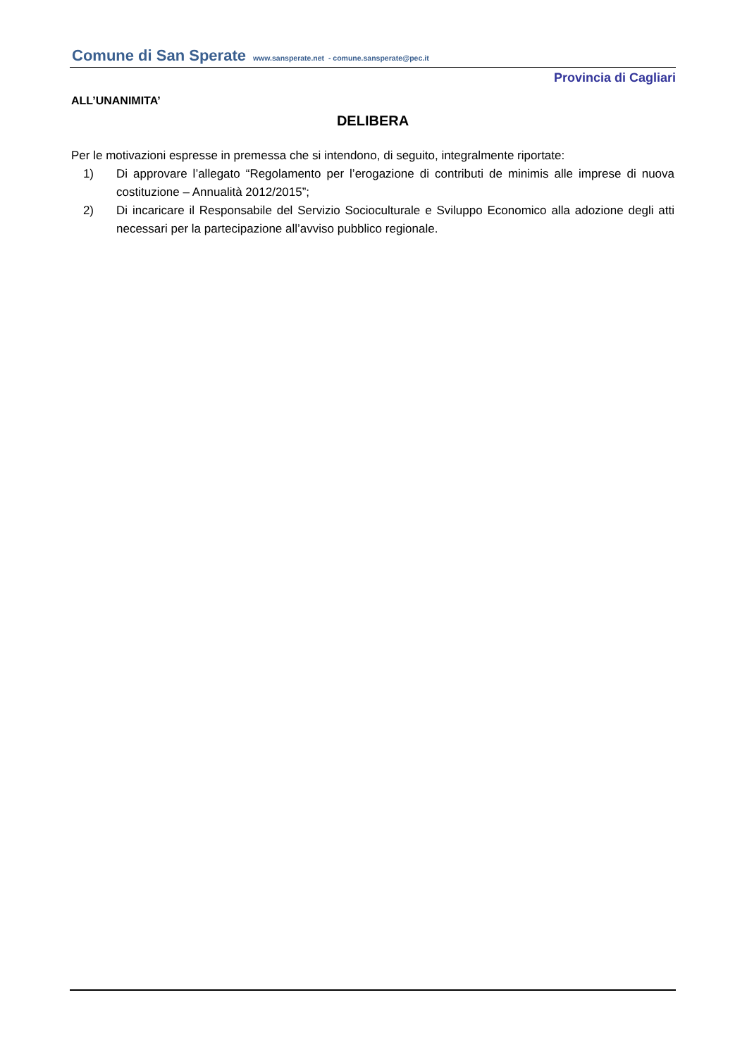Comune di San Sperate www.sansperate.net - comune.sansperate@pec.it
Provincia di Cagliari
ALL’UNANIMITA’
DELIBERA
Per le motivazioni espresse in premessa che si intendono, di seguito, integralmente riportate:
1) Di approvare l’allegato “Regolamento per l’erogazione di contributi de minimis alle imprese di nuova costituzione – Annualità 2012/2015”;
2) Di incaricare il Responsabile del Servizio Socioculturale e Sviluppo Economico alla adozione degli atti necessari per la partecipazione all’avviso pubblico regionale.